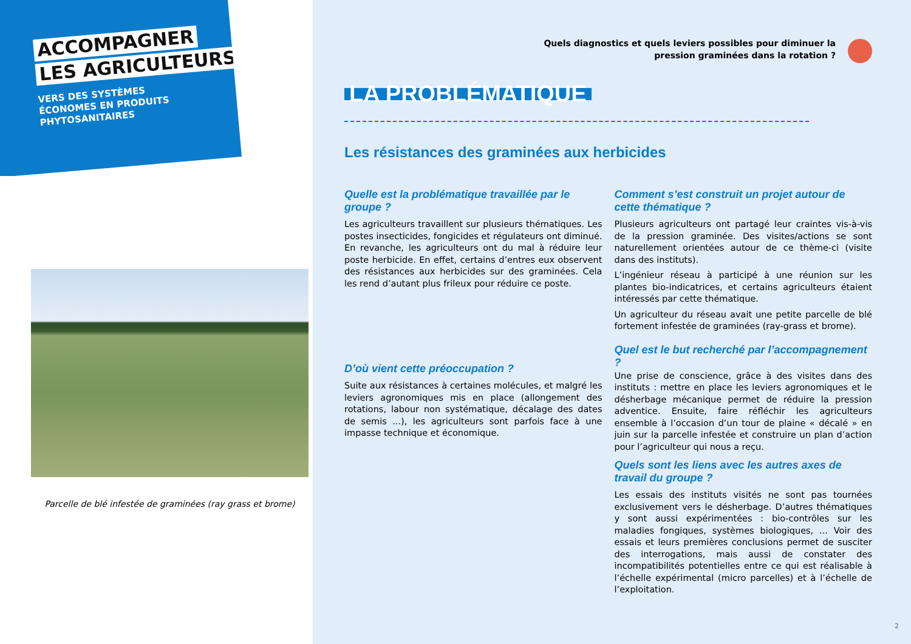ACCOMPAGNER
LES AGRICULTEURS
VERS DES SYSTÈMES
ÉCONOMES EN PRODUITS
PHYTOSANITAIRES
Parcelle de blé infestée de graminées (ray grass et brome)
Quels diagnostics et quels leviers possibles pour diminuer la
pression graminées dans la rotation ?
LA PROBLÉMATIQUE
Les résistances des graminées aux herbicides
Quelle est la problématique travaillée par le groupe ?
Les agriculteurs travaillent sur plusieurs thématiques. Les postes insecticides, fongicides et régulateurs ont diminué. En revanche, les agriculteurs ont du mal à réduire leur poste herbicide. En effet, certains d’entres eux observent des résistances aux herbicides sur des graminées. Cela les rend d’autant plus frileux pour réduire ce poste.
D’où vient cette préoccupation ?
Suite aux résistances à certaines molécules, et malgré les leviers agronomiques mis en place (allongement des rotations, labour non systématique, décalage des dates de semis ...), les agriculteurs sont parfois face à une impasse technique et économique.
Comment s’est construit un projet autour de cette thématique ?
Plusieurs agriculteurs ont partagé leur craintes vis-à-vis de la pression graminée. Des visites/actions se sont naturellement orientées autour de ce thème-ci (visite dans des instituts).
L’ingénieur réseau à participé à une réunion sur les plantes bio-indicatrices, et certains agriculteurs étaient intéressés par cette thématique.
Un agriculteur du réseau avait une petite parcelle de blé fortement infestée de graminées (ray-grass et brome).
Quel est le but recherché par l’accompagnement ?
Une prise de conscience, grâce à des visites dans des instituts : mettre en place les leviers agronomiques et le désherbage mécanique permet de réduire la pression adventice. Ensuite, faire réfléchir les agriculteurs ensemble à l’occasion d’un tour de plaine « décalé » en juin sur la parcelle infestée et construire un plan d’action pour l’agriculteur qui nous a reçu.
Quels sont les liens avec les autres axes de travail du groupe ?
Les essais des instituts visités ne sont pas tournées exclusivement vers le désherbage. D’autres thématiques y sont aussi expérimentées : bio-contrôles sur les maladies fongiques, systèmes biologiques, ... Voir des essais et leurs premières conclusions permet de susciter des interrogations, mais aussi de constater des incompatibilités potentielles entre ce qui est réalisable à l’échelle expérimental (micro parcelles) et à l’échelle de l’exploitation.
2